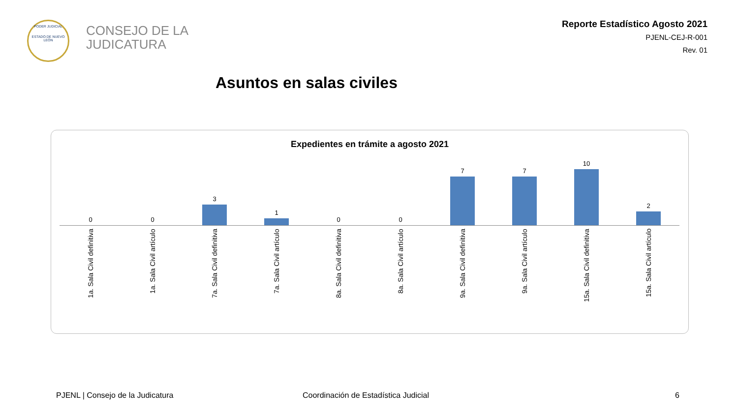PODER JUDICIAL
ESTADO DE NUEVO LEÓN
CONSEJO DE LA
JUDICATURA
Reporte Estadístico Agosto 2021
PJENL-CEJ-R-001
Rev. 01
Asuntos en salas civiles
Expedientes en trámite a agosto 2021
0 0 3 1 0 0 7 7 10 2
1a. Sala Civil definitiva
1a. Sala Civil artículo
7a. Sala Civil definitiva
7a. Sala Civil artículo
8a. Sala Civil definitiva
8a. Sala Civil artículo
9a. Sala Civil definitiva
9a. Sala Civil artículo
15a. Sala Civil definitiva
15a. Sala Civil artículo
PJENL | Consejo de la Judicatura
Coordinación de Estadística Judicial
6